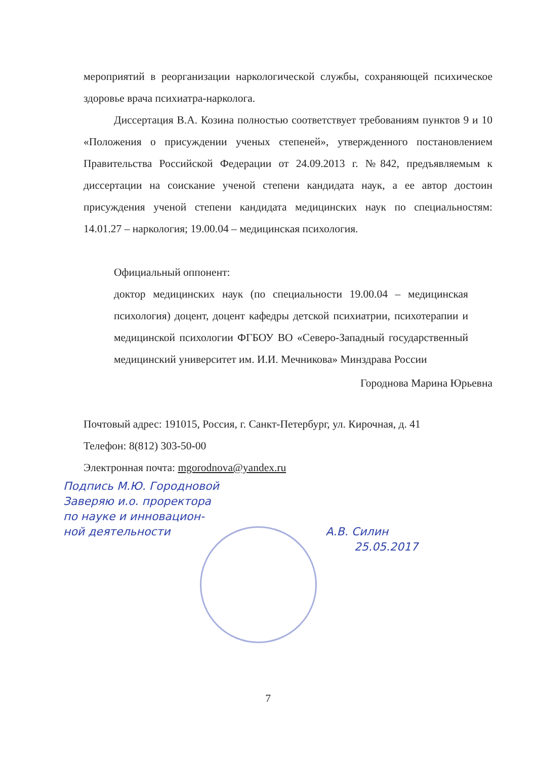мероприятий в реорганизации наркологической службы, сохраняющей психическое здоровье врача психиатра-нарколога.
Диссертация В.А. Козина полностью соответствует требованиям пунктов 9 и 10 «Положения о присуждении ученых степеней», утвержденного постановлением Правительства Российской Федерации от 24.09.2013 г. №842, предъявляемым к диссертации на соискание ученой степени кандидата наук, а ее автор достоин присуждения ученой степени кандидата медицинских наук по специальностям: 14.01.27 – наркология; 19.00.04 – медицинская психология.
Официальный оппонент:
доктор медицинских наук (по специальности 19.00.04 – медицинская психология) доцент, доцент кафедры детской психиатрии, психотерапии и медицинской психологии ФГБОУ ВО «Северо-Западный государственный медицинский университет им. И.И. Мечникова» Минздрава России
Городнова Марина Юрьевна
Почтовый адрес: 191015, Россия, г. Санкт-Петербург, ул. Кирочная, д. 41
Телефон: 8(812) 303-50-00
Электронная почта: mgorodnova@yandex.ru
Подпись М.Ю. Городновой
Заверяю и.о. проректора
по науке и инновацион-
ной деятельности А.В. Силин
25.05.2017
7